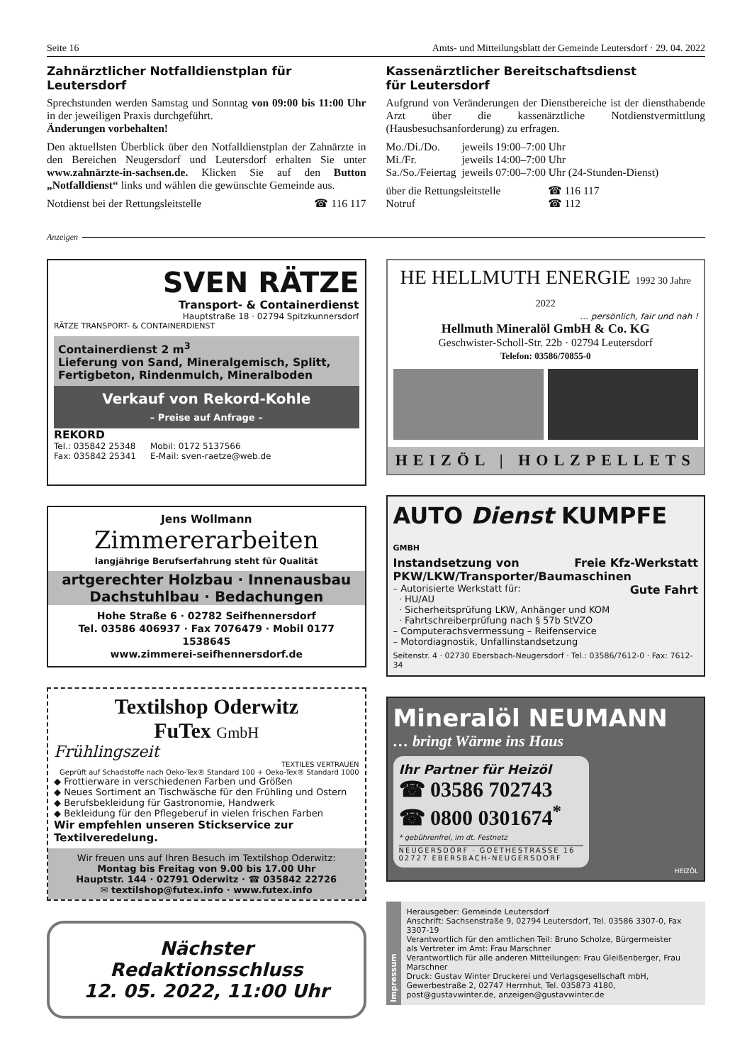Seite 16 Amts- und Mitteilungsblatt der Gemeinde Leutersdorf · 29. 04. 2022
Zahnärztlicher Notfalldienstplan für Leutersdorf
Sprechstunden werden Samstag und Sonntag von 09:00 bis 11:00 Uhr in der jeweiligen Praxis durchgeführt.
Änderungen vorbehalten!
Den aktuellsten Überblick über den Notfalldienstplan der Zahnärzte in den Bereichen Neugersdorf und Leutersdorf erhalten Sie unter www.zahnärzte-in-sachsen.de. Klicken Sie auf den Button „Notfalldienst“ links und wählen die gewünschte Gemeinde aus.
Notdienst bei der Rettungsleitstelle ☎ 116 117
Kassenärztlicher Bereitschaftsdienst
für Leutersdorf
Aufgrund von Veränderungen der Dienstbereiche ist der diensthabende Arzt über die kassenärztliche Notdienstvermittlung (Hausbesuchsanforderung) zu erfragen.
| Mo./Di./Do. | jeweils 19:00–7:00 Uhr |
| Mi./Fr. | jeweils 14:00–7:00 Uhr |
| Sa./So./Feiertag | jeweils 07:00–7:00 Uhr (24-Stunden-Dienst) |
| über die Rettungsleitstelle | ☎ 116 117 |
| Notruf | ☎ 112 |
Anzeigen
SVEN RÄTZE
Transport- & Containerdienst
Hauptstraße 18 · 02794 Spitzkunnersdorf
RÄTZE TRANSPORT- & CONTAINERDIENST
Containerdienst 2 m<sup>3</sup>
Lieferung von Sand, Mineralgemisch, Splitt, Fertigbeton, Rindenmulch, Mineralboden
Verkauf von Rekord-Kohle
– Preise auf Anfrage –
REKORD
Tel.: 035842 25348
Fax: 035842 25341 Mobil: 0172 5137566
E-Mail: sven-raetze@web.de
Jens Wollmann
Zimmererarbeiten
langjährige Berufserfahrung steht für Qualität
artgerechter Holzbau · Innenausbau
Dachstuhlbau · Bedachungen
Hohe Straße 6 · 02782 Seifhennersdorf
Tel. 03586 406937 · Fax 7076479 · Mobil 0177 1538645
www.zimmerei-seifhennersdorf.de
Textilshop Oderwitz
FuTex GmbH
Frühlingszeit
TEXTILES VERTRAUEN
Geprüft auf Schadstoffe nach Oeko-Tex® Standard 100 + Oeko-Tex® Standard 1000
◆ Frottierware in verschiedenen Farben und Größen
◆ Neues Sortiment an Tischwäsche für den Frühling und Ostern
◆ Berufsbekleidung für Gastronomie, Handwerk
◆ Bekleidung für den Pflegeberuf in vielen frischen Farben
Wir empfehlen unseren Stickservice zur Textilveredelung.
Wir freuen uns auf Ihren Besuch im Textilshop Oderwitz:
Montag bis Freitag von 9.00 bis 17.00 Uhr
Hauptstr. 144 · 02791 Oderwitz · ☎ 035842 22726
✉ textilshop@futex.info · www.futex.info
Nächster Redaktionsschluss
12. 05. 2022, 11:00 Uhr
HE HELLMUTH ENERGIE 1992 30 Jahre 2022
… persönlich, fair und nah !
Hellmuth Mineralöl GmbH & Co. KG
Geschwister-Scholl-Str. 22b · 02794 Leutersdorf
Telefon: 03586/70855-0
HEIZÖL | HOLZPELLETS
AUTO Dienst KUMPFE GMBH
Instandsetzung von Freie Kfz-Werkstatt
PKW/LKW/Transporter/Baumaschinen
Gute Fahrt
– Autorisierte Werkstatt für:
· HU/AU
· Sicherheitsprüfung LKW, Anhänger und KOM
· Fahrtschreiberprüfung nach § 57b StVZO
– Computerachsvermessung – Reifenservice
– Motordiagnostik, Unfallinstandsetzung
Seitenstr. 4 · 02730 Ebersbach-Neugersdorf · Tel.: 03586/7612-0 · Fax: 7612-34
Mineralöl NEUMANN
… bringt Wärme ins Haus
Ihr Partner für Heizöl
☎ 03586 702743
☎ 0800 0301674<sup>*</sup>
* gebührenfrei, im dt. Festnetz
NEUGERSDORF · GOETHESTRASSE 16
02727 EBERSBACH-NEUGERSDORF
HEIZÖL
Impressum
Herausgeber: Gemeinde Leutersdorf
Anschrift: Sachsenstraße 9, 02794 Leutersdorf, Tel. 03586 3307-0, Fax 3307-19
Verantwortlich für den amtlichen Teil: Bruno Scholze, Bürgermeister
als Vertreter im Amt: Frau Marschner
Verantwortlich für alle anderen Mitteilungen: Frau Gleißenberger, Frau Marschner
Druck: Gustav Winter Druckerei und Verlagsgesellschaft mbH, Gewerbestraße 2, 02747 Herrnhut, Tel. 035873 4180, post@gustavwinter.de, anzeigen@gustavwinter.de